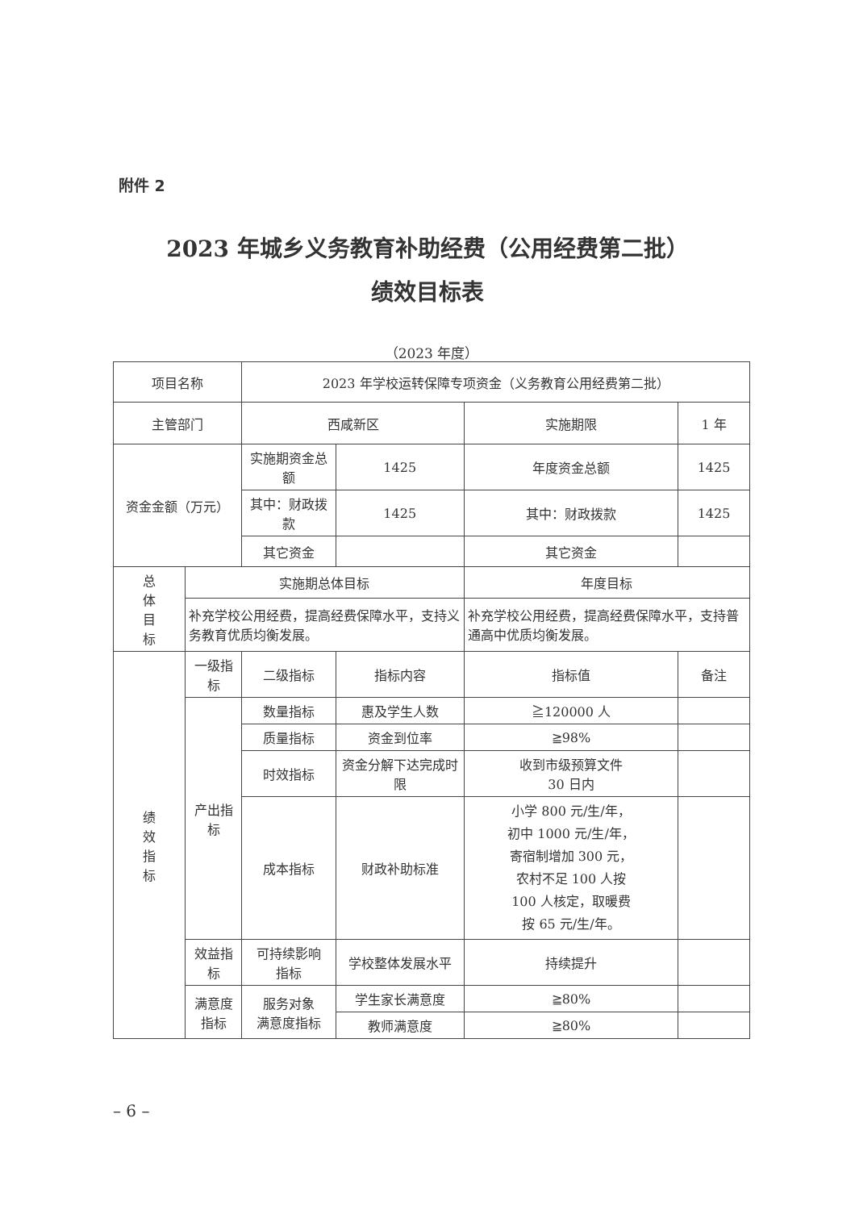附件 2
2023 年城乡义务教育补助经费（公用经费第二批）
绩效目标表
（2023 年度）
| 项目名称 | | 2023 年学校运转保障专项资金（义务教育公用经费第二批） | | | |
| 主管部门 | | 西咸新区 | | 实施期限 | 1 年 |
| 资金金额（万元） | | 实施期资金总额 | 1425 | 年度资金总额 | 1425 |
| | | 其中：财政拨款 | 1425 | 其中：财政拨款 | 1425 |
| | | 其它资金 | | 其它资金 | |
| 总 体 目 标 | 实施期总体目标 | | | 年度目标 | |
| | 补充学校公用经费，提高经费保障水平，支持义务教育优质均衡发展。 | | | 补充学校公用经费，提高经费保障水平，支持普通高中优质均衡发展。 | |
| 绩 效 指 标 | 一级指标 | 二级指标 | 指标内容 | 指标值 | 备注 |
| | 产出指标 | 数量指标 | 惠及学生人数 | ≧120000 人 | |
| | | 质量指标 | 资金到位率 | ≧98% | |
| | | 时效指标 | 资金分解下达完成时限 | 收到市级预算文件 30 日内 | |
| | | 成本指标 | 财政补助标准 | 小学 800 元/生/年， 初中 1000 元/生/年， 寄宿制增加 300 元， 农村不足 100 人按 100 人核定，取暖费 按 65 元/生/年。 | |
| | 效益指标 | 可持续影响 指标 | 学校整体发展水平 | 持续提升 | |
| | 满意度 指标 | 服务对象 满意度指标 | 学生家长满意度 | ≧80% | |
| | | | 教师满意度 | ≧80% | |
– 6 –